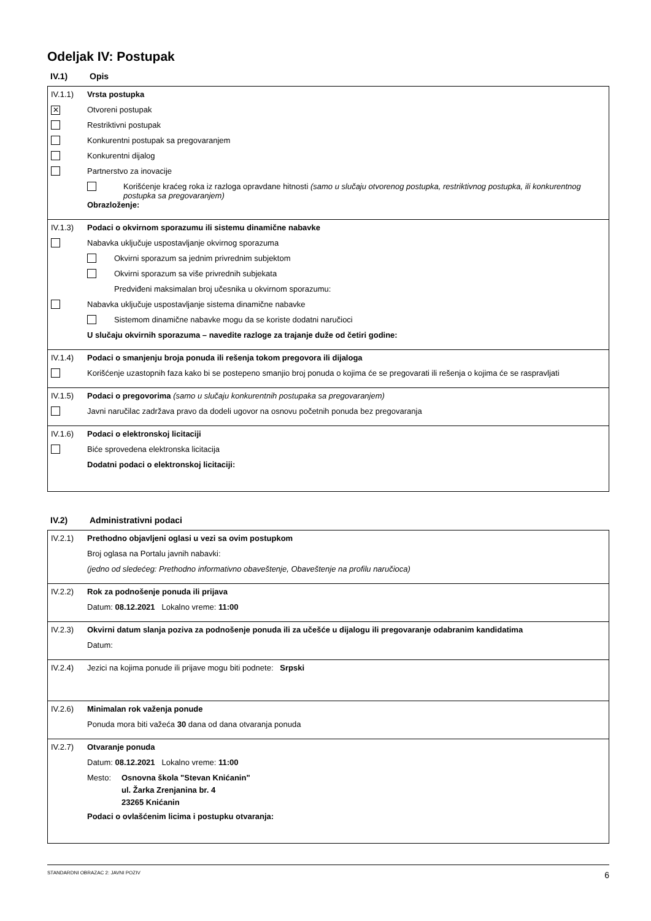Odeljak IV: Postupak
IV.1) Opis
IV.1.1) Vrsta postupka
✕
Otvoreni postupak
Restriktivni postupak
Konkurentni postupak sa pregovaranjem
Konkurentni dijalog
Partnerstvo za inovacije
Korišćenje kraćeg roka iz razloga opravdane hitnosti (samo u slučaju otvorenog postupka, restriktivnog postupka, ili konkurentnog postupka sa pregovaranjem)
Obrazloženje:
IV.1.3) Podaci o okvirnom sporazumu ili sistemu dinamične nabavke
Nabavka uključuje uspostavljanje okvirnog sporazuma
Okvirni sporazum sa jednim privrednim subjektom
Okvirni sporazum sa više privrednih subjekata
Predviđeni maksimalan broj učesnika u okvirnom sporazumu:
Nabavka uključuje uspostavljanje sistema dinamične nabavke
Sistemom dinamične nabavke mogu da se koriste dodatni naručioci
U slučaju okvirnih sporazuma – navedite razloge za trajanje duže od četiri godine:
IV.1.4) Podaci o smanjenju broja ponuda ili rešenja tokom pregovora ili dijaloga
Korišćenje uzastopnih faza kako bi se postepeno smanjio broj ponuda o kojima će se pregovarati ili rešenja o kojima će se raspravljati
IV.1.5) Podaci o pregovorima (samo u slučaju konkurentnih postupaka sa pregovaranjem)
Javni naručilac zadržava pravo da dodeli ugovor na osnovu početnih ponuda bez pregovaranja
IV.1.6) Podaci o elektronskoj licitaciji
Biće sprovedena elektronska licitacija
Dodatni podaci o elektronskoj licitaciji:
IV.2) Administrativni podaci
IV.2.1) Prethodno objavljeni oglasi u vezi sa ovim postupkom
Broj oglasa na Portalu javnih nabavki:
(jedno od sledećeg: Prethodno informativno obaveštenje, Obaveštenje na profilu naručioca)
IV.2.2) Rok za podnošenje ponuda ili prijava
Datum: 08.12.2021 Lokalno vreme: 11:00
IV.2.3) Okvirni datum slanja poziva za podnošenje ponuda ili za učešće u dijalogu ili pregovaranje odabranim kandidatima
Datum:
IV.2.4)
Jezici na kojima ponude ili prijave mogu biti podnete: Srpski
IV.2.6) Minimalan rok važenja ponude
Ponuda mora biti važeća 30 dana od dana otvaranja ponuda
IV.2.7) Otvaranje ponuda
Datum: 08.12.2021 Lokalno vreme: 11:00
Mesto: Osnovna škola "Stevan Knićanin"
ul. Žarka Zrenjanina br. 4
23265 Knićanin
Podaci o ovlašćenim licima i postupku otvaranja:
STANDARDNI OBRAZAC 2: JAVNI POZIV 6